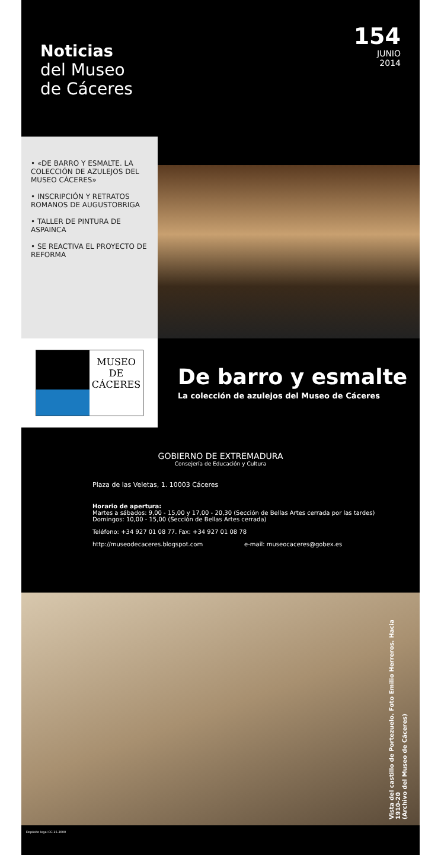Noticias
del Museo
de Cáceres
154
JUNIO
2014
• «DE BARRO Y ESMALTE. LA COLECCIÓN DE AZULEJOS DEL MUSEO CÁCERES»
• INSCRIPCIÓN Y RETRATOS ROMANOS DE AUGUSTOBRIGA
• TALLER DE PINTURA DE ASPAINCA
• SE REACTIVA EL PROYECTO DE REFORMA
MUSEO
DE
CÁCERES
De barro y esmalte
La colección de azulejos del Museo de Cáceres
GOBIERNO DE EXTREMADURA
Consejería de Educación y Cultura
Plaza de las Veletas, 1. 10003 Cáceres
Horario de apertura:
Martes a sábados: 9,00 - 15,00 y 17,00 - 20,30 (Sección de Bellas Artes cerrada por las tardes)
Domingos: 10,00 - 15,00 (Sección de Bellas Artes cerrada)
Teléfono: +34 927 01 08 77. Fax: +34 927 01 08 78
http://museodecaceres.blogspot.com e-mail: museocaceres@gobex.es
Vista del castillo de Portezuelo. Foto Emilio Herreros. Hacia 1910-20
(Archivo del Museo de Cáceres)
Depósito legal CC-15-2000